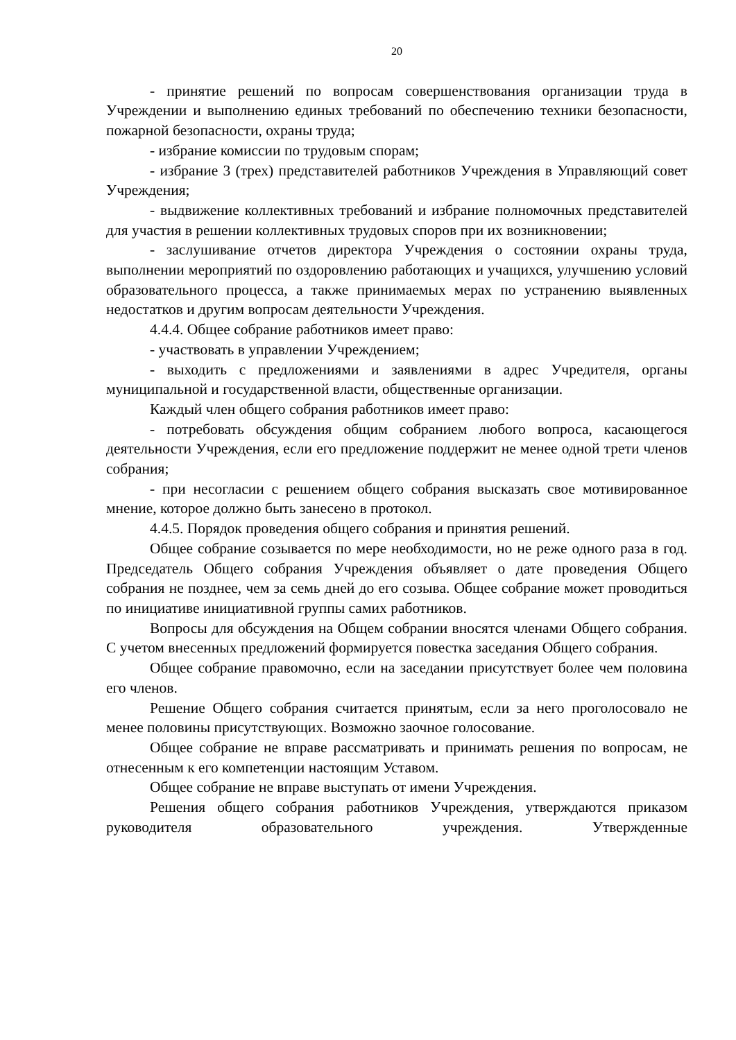20
- принятие решений по вопросам совершенствования организации труда в Учреждении и выполнению единых требований по обеспечению техники безопасности, пожарной безопасности, охраны труда;
- избрание комиссии по трудовым спорам;
- избрание 3 (трех) представителей работников Учреждения в Управляющий совет Учреждения;
- выдвижение коллективных требований и избрание полномочных представителей для участия в решении коллективных трудовых споров при их возникновении;
- заслушивание отчетов директора Учреждения о состоянии охраны труда, выполнении мероприятий по оздоровлению работающих и учащихся, улучшению условий образовательного процесса, а также принимаемых мерах по устранению выявленных недостатков и другим вопросам деятельности Учреждения.
4.4.4. Общее собрание работников имеет право:
- участвовать в управлении Учреждением;
- выходить с предложениями и заявлениями в адрес Учредителя, органы муниципальной и государственной власти, общественные организации.
Каждый член общего собрания работников имеет право:
- потребовать обсуждения общим собранием любого вопроса, касающегося деятельности Учреждения, если его предложение поддержит не менее одной трети членов собрания;
- при несогласии с решением общего собрания высказать свое мотивированное мнение, которое должно быть занесено в протокол.
4.4.5. Порядок проведения общего собрания и принятия решений.
Общее собрание созывается по мере необходимости, но не реже одного раза в год. Председатель Общего собрания Учреждения объявляет о дате проведения Общего собрания не позднее, чем за семь дней до его созыва. Общее собрание может проводиться по инициативе инициативной группы самих работников.
Вопросы для обсуждения на Общем собрании вносятся членами Общего собрания. С учетом внесенных предложений формируется повестка заседания Общего собрания.
Общее собрание правомочно, если на заседании присутствует более чем половина его членов.
Решение Общего собрания считается принятым, если за него проголосовало не менее половины присутствующих. Возможно заочное голосование.
Общее собрание не вправе рассматривать и принимать решения по вопросам, не отнесенным к его компетенции настоящим Уставом.
Общее собрание не вправе выступать от имени Учреждения.
Решения общего собрания работников Учреждения, утверждаются приказом руководителя образовательного учреждения. Утвержденные